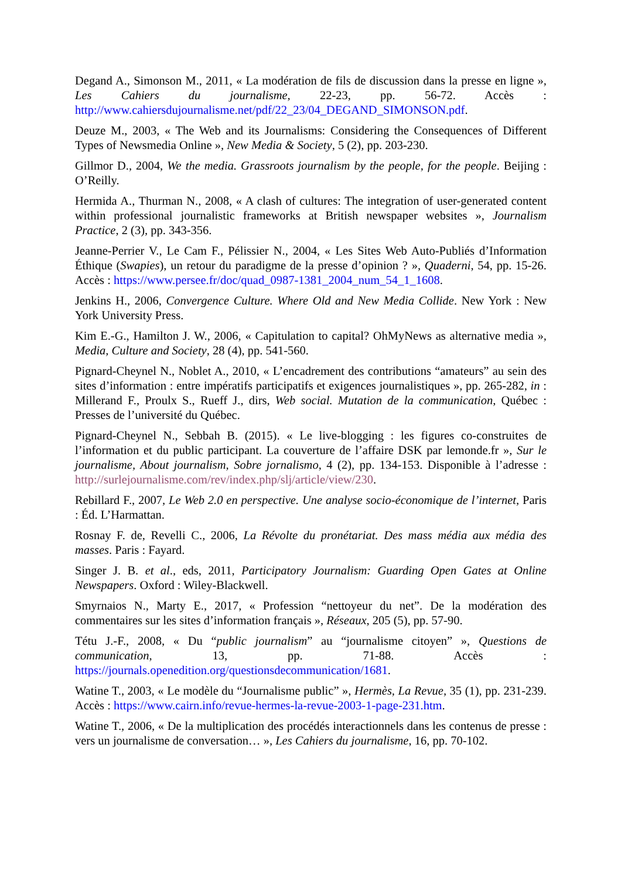Degand A., Simonson M., 2011, « La modération de fils de discussion dans la presse en ligne », Les Cahiers du journalisme, 22-23, pp. 56-72. Accès : http://www.cahiersdujournalisme.net/pdf/22_23/04_DEGAND_SIMONSON.pdf.
Deuze M., 2003, « The Web and its Journalisms: Considering the Consequences of Different Types of Newsmedia Online », New Media & Society, 5 (2), pp. 203-230.
Gillmor D., 2004, We the media. Grassroots journalism by the people, for the people. Beijing : O’Reilly.
Hermida A., Thurman N., 2008, « A clash of cultures: The integration of user-generated content within professional journalistic frameworks at British newspaper websites », Journalism Practice, 2 (3), pp. 343-356.
Jeanne-Perrier V., Le Cam F., Pélissier N., 2004, « Les Sites Web Auto-Publiés d’Information Éthique (Swapies), un retour du paradigme de la presse d’opinion ? », Quaderni, 54, pp. 15-26. Accès : https://www.persee.fr/doc/quad_0987-1381_2004_num_54_1_1608.
Jenkins H., 2006, Convergence Culture. Where Old and New Media Collide. New York : New York University Press.
Kim E.-G., Hamilton J. W., 2006, « Capitulation to capital? OhMyNews as alternative media », Media, Culture and Society, 28 (4), pp. 541-560.
Pignard-Cheynel N., Noblet A., 2010, « L’encadrement des contributions “amateurs” au sein des sites d’information : entre impératifs participatifs et exigences journalistiques », pp. 265-282, in : Millerand F., Proulx S., Rueff J., dirs, Web social. Mutation de la communication, Québec : Presses de l’université du Québec.
Pignard-Cheynel N., Sebbah B. (2015). « Le live-blogging : les figures co-construites de l’information et du public participant. La couverture de l’affaire DSK par lemonde.fr », Sur le journalisme, About journalism, Sobre jornalismo, 4 (2), pp. 134-153. Disponible à l’adresse : http://surlejournalisme.com/rev/index.php/slj/article/view/230.
Rebillard F., 2007, Le Web 2.0 en perspective. Une analyse socio-économique de l’internet, Paris : Éd. L’Harmattan.
Rosnay F. de, Revelli C., 2006, La Révolte du pronétariat. Des mass média aux média des masses. Paris : Fayard.
Singer J. B. et al., eds, 2011, Participatory Journalism: Guarding Open Gates at Online Newspapers. Oxford : Wiley-Blackwell.
Smyrnaios N., Marty E., 2017, « Profession “nettoyeur du net”. De la modération des commentaires sur les sites d’information français », Réseaux, 205 (5), pp. 57-90.
Tétu J.-F., 2008, « Du “public journalism” au “journalisme citoyen” », Questions de communication, 13, pp. 71-88. Accès : https://journals.openedition.org/questionsdecommunication/1681.
Watine T., 2003, « Le modèle du “Journalisme public” », Hermès, La Revue, 35 (1), pp. 231-239. Accès : https://www.cairn.info/revue-hermes-la-revue-2003-1-page-231.htm.
Watine T., 2006, « De la multiplication des procédés interactionnels dans les contenus de presse : vers un journalisme de conversation… », Les Cahiers du journalisme, 16, pp. 70-102.